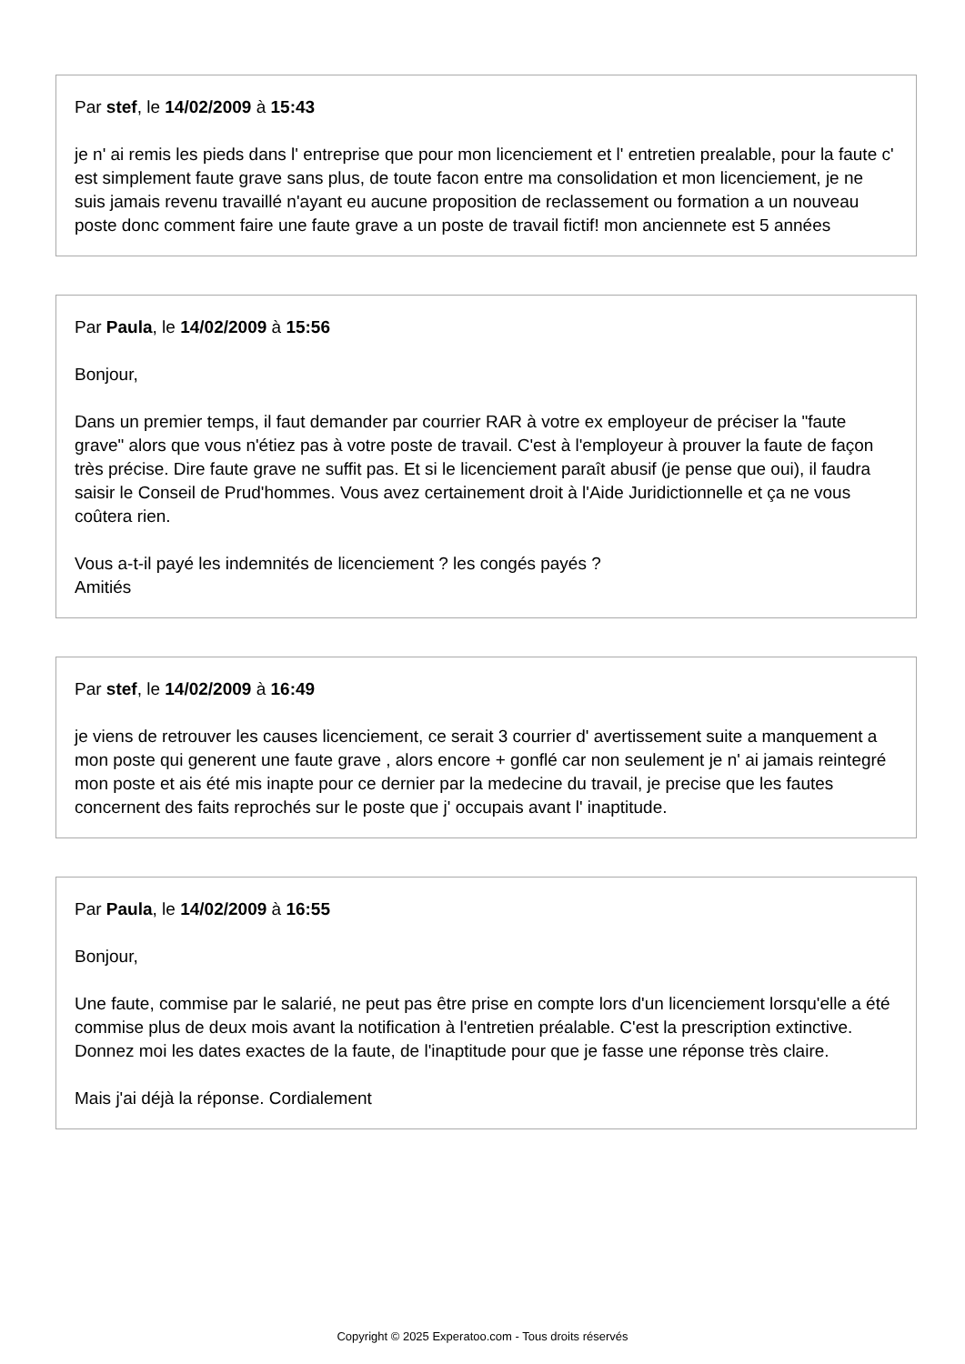Par stef, le 14/02/2009 à 15:43
je n' ai remis les pieds dans l' entreprise que pour mon licenciement et l' entretien prealable, pour la faute c' est simplement faute grave sans plus, de toute facon entre ma consolidation et mon licenciement, je ne suis jamais revenu travaillé n'ayant eu aucune proposition de reclassement ou formation a un nouveau poste donc comment faire une faute grave a un poste de travail fictif! mon anciennete est 5 années
Par Paula, le 14/02/2009 à 15:56
Bonjour,
Dans un premier temps, il faut demander par courrier RAR à votre ex employeur de préciser la "faute grave" alors que vous n'étiez pas à votre poste de travail. C'est à l'employeur à prouver la faute de façon très précise. Dire faute grave ne suffit pas. Et si le licenciement paraît abusif (je pense que oui), il faudra saisir le Conseil de Prud'hommes. Vous avez certainement droit à l'Aide Juridictionnelle et ça ne vous coûtera rien.
Vous a-t-il payé les indemnités de licenciement ? les congés payés ?
Amitiés
Par stef, le 14/02/2009 à 16:49
je viens de retrouver les causes licenciement, ce serait 3 courrier d' avertissement suite a manquement a mon poste qui generent une faute grave , alors encore + gonflé car non seulement je n' ai jamais reintegré mon poste et ais été mis inapte pour ce dernier par la medecine du travail, je precise que les fautes concernent des faits reprochés sur le poste que j' occupais avant l' inaptitude.
Par Paula, le 14/02/2009 à 16:55
Bonjour,
Une faute, commise par le salarié, ne peut pas être prise en compte lors d'un licenciement lorsqu'elle a été commise plus de deux mois avant la notification à l'entretien préalable. C'est la prescription extinctive. Donnez moi les dates exactes de la faute, de l'inaptitude pour que je fasse une réponse très claire.
Mais j'ai déjà la réponse. Cordialement
Copyright © 2025 Experatoo.com - Tous droits réservés